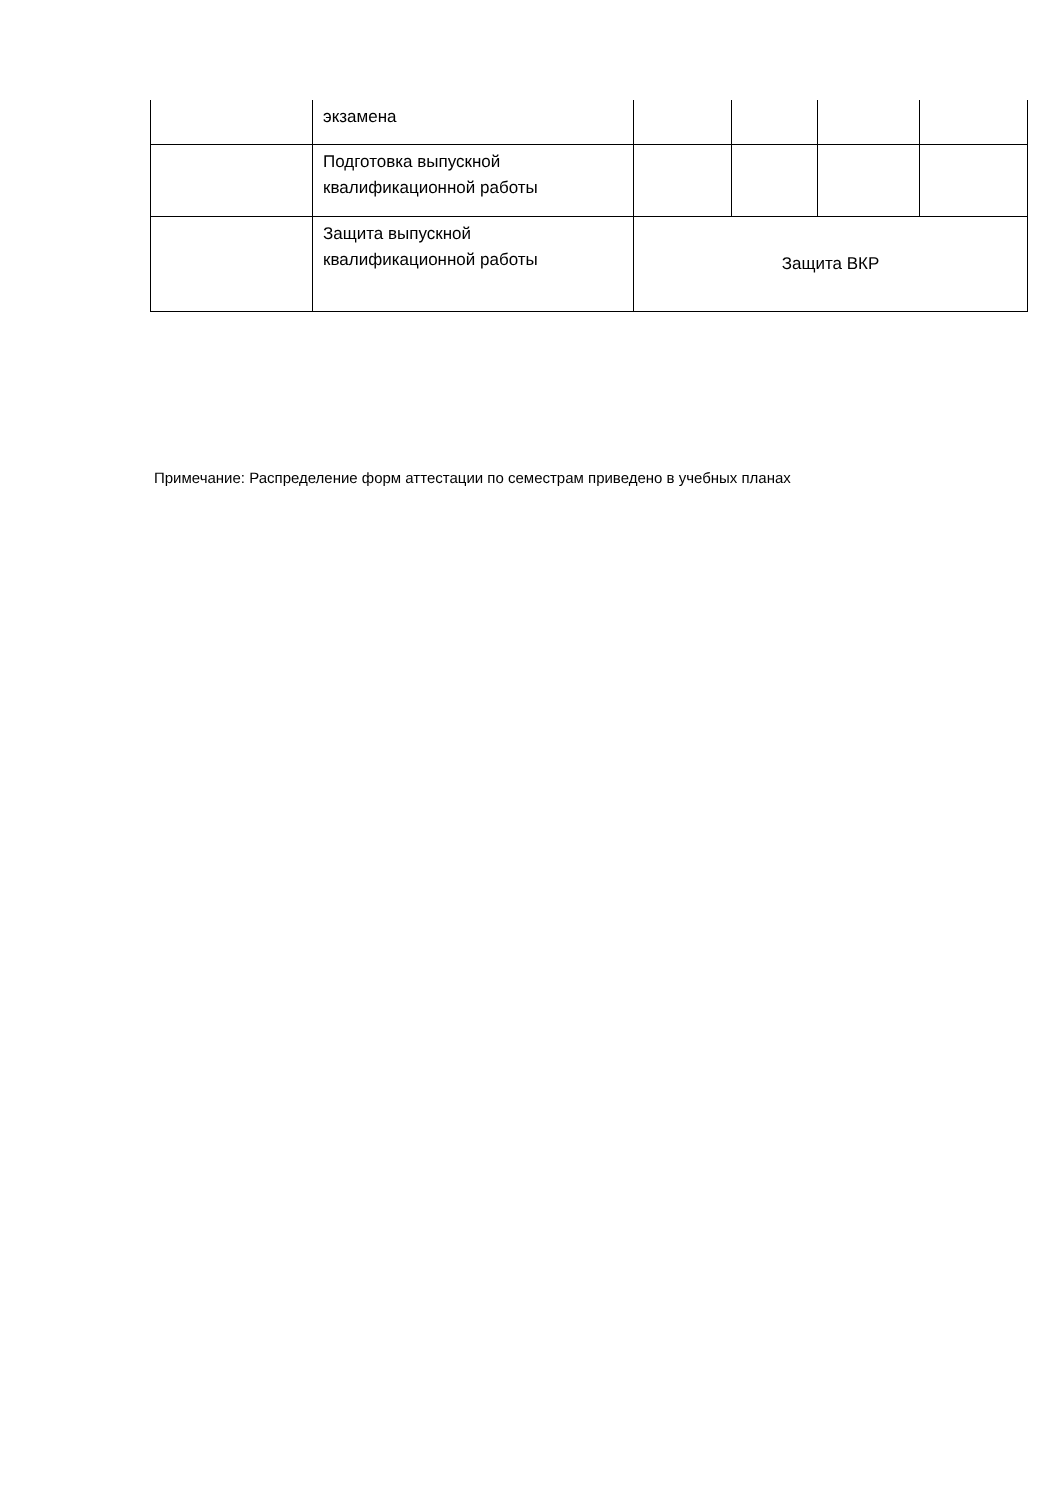| | экзамена | | | | |
| | Подготовка выпускной квалификационной работы | | | | |
| | Защита выпускной квалификационной работы | Защита ВКР | | | |
Примечание: Распределение форм аттестации по семестрам приведено в учебных планах